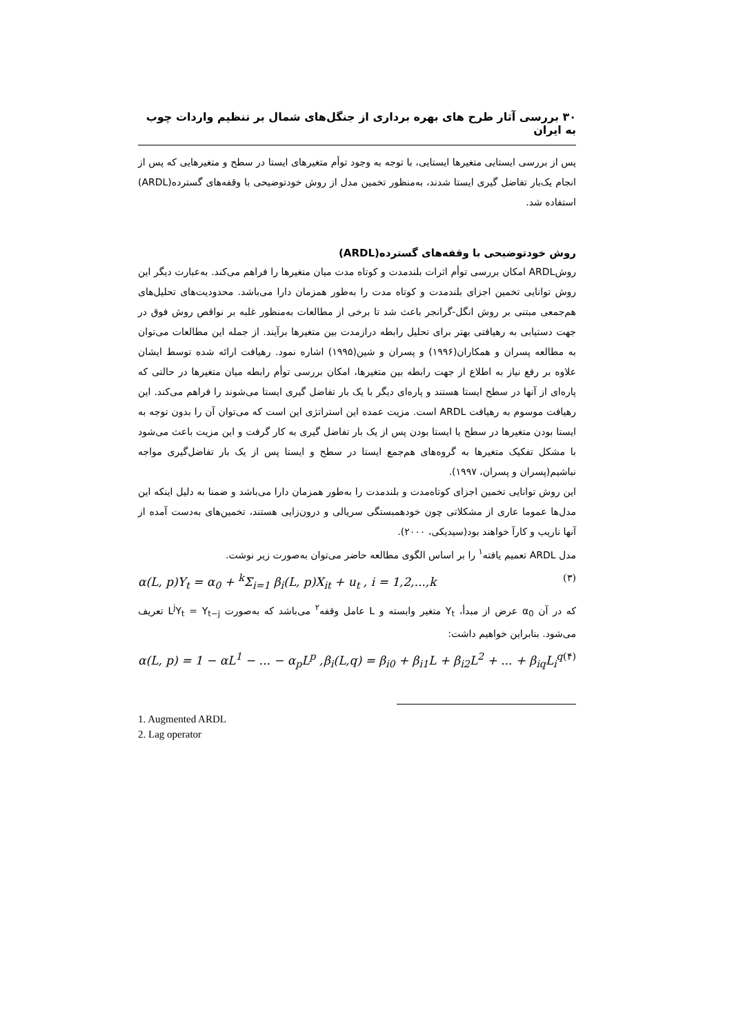۳۰ بررسی آثار طرح های بهره برداری از جنگل‌های شمال بر تنظیم واردات چوب به ایران
پس از بررسی ایستایی متغیرها ایستایی، با توجه به وجود توأم متغیرهای ایستا در سطح و متغیرهایی که پس از انجام یک‌بار تفاضل گیری ایستا شدند، به‌منظور تخمین مدل از روش خودتوضیحی با وقفه‌های گسترده(ARDL) استفاده شد.
روش خودتوضیحی با وقفه‌های گسترده(ARDL)
روشARDL امکان بررسی توأم اثرات بلندمدت و کوتاه مدت میان متغیرها را فراهم می‌کند. به‌عبارت دیگر این روش توانایی تخمین اجزای بلندمدت و کوتاه مدت را به‌طور همزمان دارا می‌باشد. محدودیت‌های تحلیل‌های هم‌جمعی مبتنی بر روش انگل-گرانجر باعث شد تا برخی از مطالعات به‌منظور غلبه بر نواقص روش فوق در جهت دستیابی به رهیافتی بهتر برای تحلیل رابطه درازمدت بین متغیرها برآیند. از جمله این مطالعات می‌توان به مطالعه پسران و همکاران(۱۹۹۶) و پسران و شین(۱۹۹۵) اشاره نمود. رهیافت ارائه شده توسط ایشان علاوه بر رفع نیاز به اطلاع از جهت رابطه بین متغیرها، امکان بررسی توأم رابطه میان متغیرها در حالتی که پاره‌ای از آنها در سطح ایستا هستند و پاره‌ای دیگر با یک بار تفاضل گیری ایستا می‌شوند را فراهم می‌کند. این رهیافت موسوم به رهیافت ARDL است. مزیت عمده این استراتژی این است که می‌توان آن را بدون توجه به ایستا بودن متغیرها در سطح یا ایستا بودن پس از یک بار تفاضل گیری به کار گرفت و این مزیت باعث می‌شود با مشکل تفکیک متغیرها به گروه‌های هم‌جمع ایستا در سطح و ایستا پس از یک بار تفاضل‌گیری مواجه نباشیم(پسران و پسران، ۱۹۹۷).
این روش توانایی تخمین اجزای کوتاه‌مدت و بلندمدت را به‌طور همزمان دارا می‌باشد و ضمنا به دلیل اینکه این مدل‌ها عموما عاری از مشکلاتی چون خودهمبستگی سریالی و درون‌زایی هستند، تخمین‌های به‌دست آمده از آنها ناریب و کارآ خواهند بود(سیدیکی، ۲۰۰۰).
مدل ARDL تعمیم یافته<sup>۱</sup> را بر اساس الگوی مطالعه حاضر می‌توان به‌صورت زیر نوشت.
α(L, p)Y<sub>t</sub> = α<sub>0</sub> + <sup>k</sup>Σ<sub>i=1</sub> β<sub>i</sub>(L, p)X<sub>it</sub> + u<sub>t</sub> , i = 1,2,...,k (۳)
که در آن α<sub>0</sub> عرض از مبدأ، Y<sub>t</sub> متغیر وابسته و L عامل وقفه<sup>۲</sup> می‌باشد که به‌صورت L<sup>j</sup>Y<sub>t</sub> = Y<sub>t−j</sub> تعریف می‌شود. بنابراین خواهیم داشت:
α(L, p) = 1 − αL<sup>1</sup> − ... − α<sub>p</sub>L<sup>p</sup> , β<sub>i</sub>(L,q) = β<sub>i0</sub> + β<sub>i1</sub>L + β<sub>i2</sub>L<sup>2</sup> + ... + β<sub>iq</sub>L<sub>i</sub><sup>q</sup> (۴)
1. Augmented ARDL
2. Lag operator